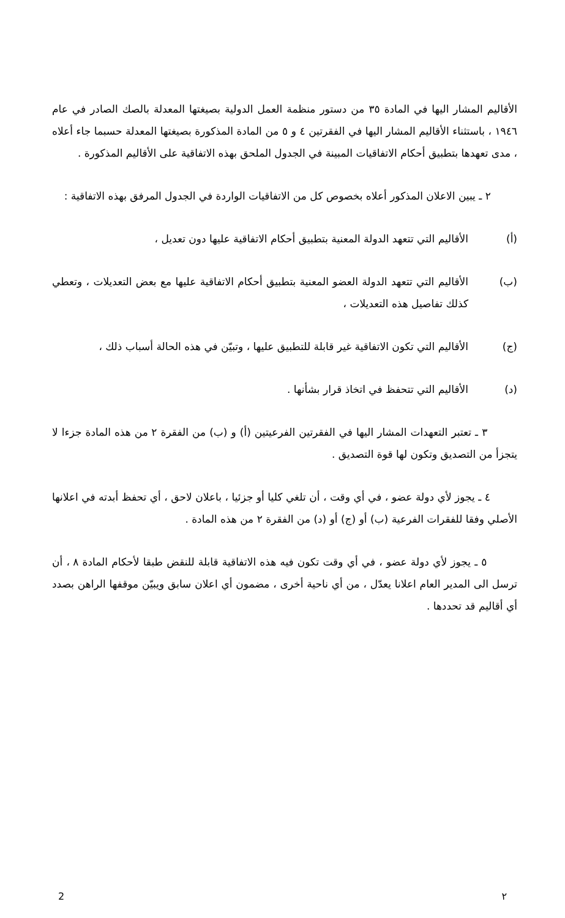الأقاليم المشار اليها في المادة ٣٥ من دستور منظمة العمل الدولية بصيغتها المعدلة بالصك الصادر في عام ١٩٤٦ ، باستثناء الأقاليم المشار اليها في الفقرتين ٤ و ٥ من المادة المذكورة بصيغتها المعدلة حسبما جاء أعلاه ، مدى تعهدها بتطبيق أحكام الاتفاقيات المبينة في الجدول الملحق بهذه الاتفاقية على الأقاليم المذكورة .
٢ ـ يبين الاعلان المذكور أعلاه بخصوص كل من الاتفاقيات الواردة في الجدول المرفق بهذه الاتفاقية :
(أ) الأقاليم التي تتعهد الدولة المعنية بتطبيق أحكام الاتفاقية عليها دون تعديل ،
(ب) الأقاليم التي تتعهد الدولة العضو المعنية بتطبيق أحكام الاتفاقية عليها مع بعض التعديلات ، وتعطي كذلك تفاصيل هذه التعديلات ،
(ج) الأقاليم التي تكون الاتفاقية غير قابلة للتطبيق عليها ، وتبيّن في هذه الحالة أسباب ذلك ،
(د) الأقاليم التي تتحفظ في اتخاذ قرار بشأنها .
٣ ـ تعتبر التعهدات المشار اليها في الفقرتين الفرعيتين (أ) و (ب) من الفقرة ٢ من هذه المادة جزءا لا يتجزأ من التصديق وتكون لها قوة التصديق .
٤ ـ يجوز لأي دولة عضو ، في أي وقت ، أن تلغي كليا أو جزئيا ، باعلان لاحق ، أي تحفظ أبدته في اعلانها الأصلي وفقا للفقرات الفرعية (ب) أو (ج) أو (د) من الفقرة ٢ من هذه المادة .
٥ ـ يجوز لأي دولة عضو ، في أي وقت تكون فيه هذه الاتفاقية قابلة للنقض طبقا لأحكام المادة ٨ ، أن ترسل الى المدير العام اعلانا يعدّل ، من أي ناحية أخرى ، مضمون أي اعلان سابق ويبيّن موقفها الراهن بصدد أي أقاليم قد تحددها .
2 ٢